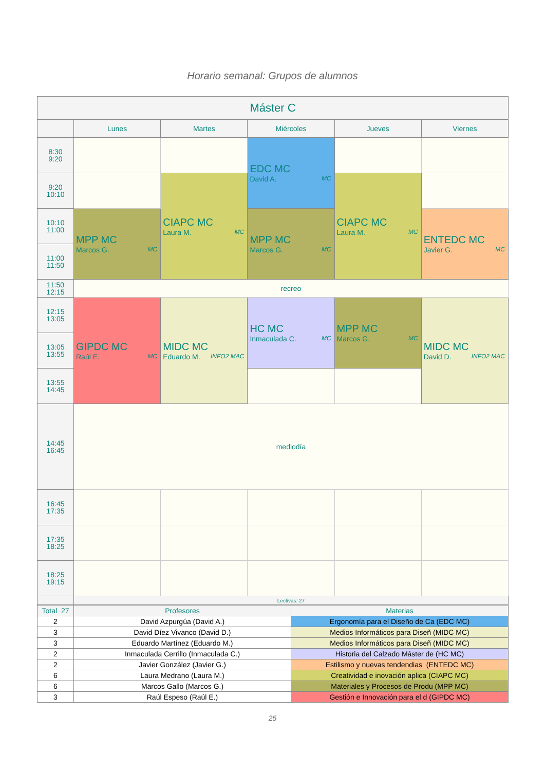Horario semanal: Grupos de alumnos
| Máster C | | | | | |
| --- | --- | --- | --- | --- | --- |
| | Lunes | Martes | Miércoles | Jueves | Viernes |
| 8:30 9:20 | | | EDC MC David A. MC | | |
| 9:20 10:10 | | CIAPC MC Laura M. MC | | CIAPC MC Laura M. MC | |
| 10:10 11:00 | MPP MC Marcos G. MC | | MPP MC Marcos G. MC | | ENTEDC MC Javier G. MC |
| 11:00 11:50 | | | | | |
| 11:50 12:15 | recreo | | | | |
| 12:15 13:05 | GIPDC MC Raúl E. MC | MIDC MC Eduardo M. INFO2 MAC | HC MC Inmaculada C. MC | MPP MC Marcos G. MC | MIDC MC David D. INFO2 MAC |
| 13:05 13:55 | | | | | |
| 13:55 14:45 | | | | | |
| 14:45 16:45 | mediodía | | | | |
| 16:45 17:35 | | | | | |
| 17:35 18:25 | | | | | |
| 18:25 19:15 | | | | | |
| | Lectivas: 27 | | | | |
| Total 27 | Profesores | Materias |
| 2 | David Azpurgúa (David A.) | Ergonomía para el Diseño de Ca (EDC MC) |
| 3 | David Díez Vivanco (David D.) | Medios Informáticos para Diseñ (MIDC MC) |
| 3 | Eduardo Martínez (Eduardo M.) | Medios Informáticos para Diseñ (MIDC MC) |
| 2 | Inmaculada Cerrillo (Inmaculada C.) | Historia del Calzado Máster de (HC MC) |
| 2 | Javier González (Javier G.) | Estilismo y nuevas tendendias (ENTEDC MC) |
| 6 | Laura Medrano (Laura M.) | Creatividad e inovación aplica (CIAPC MC) |
| 6 | Marcos Gallo (Marcos G.) | Materiales y Procesos de Produ (MPP MC) |
| 3 | Raúl Espeso (Raúl E.) | Gestión e Innovación para el d (GIPDC MC) |
25